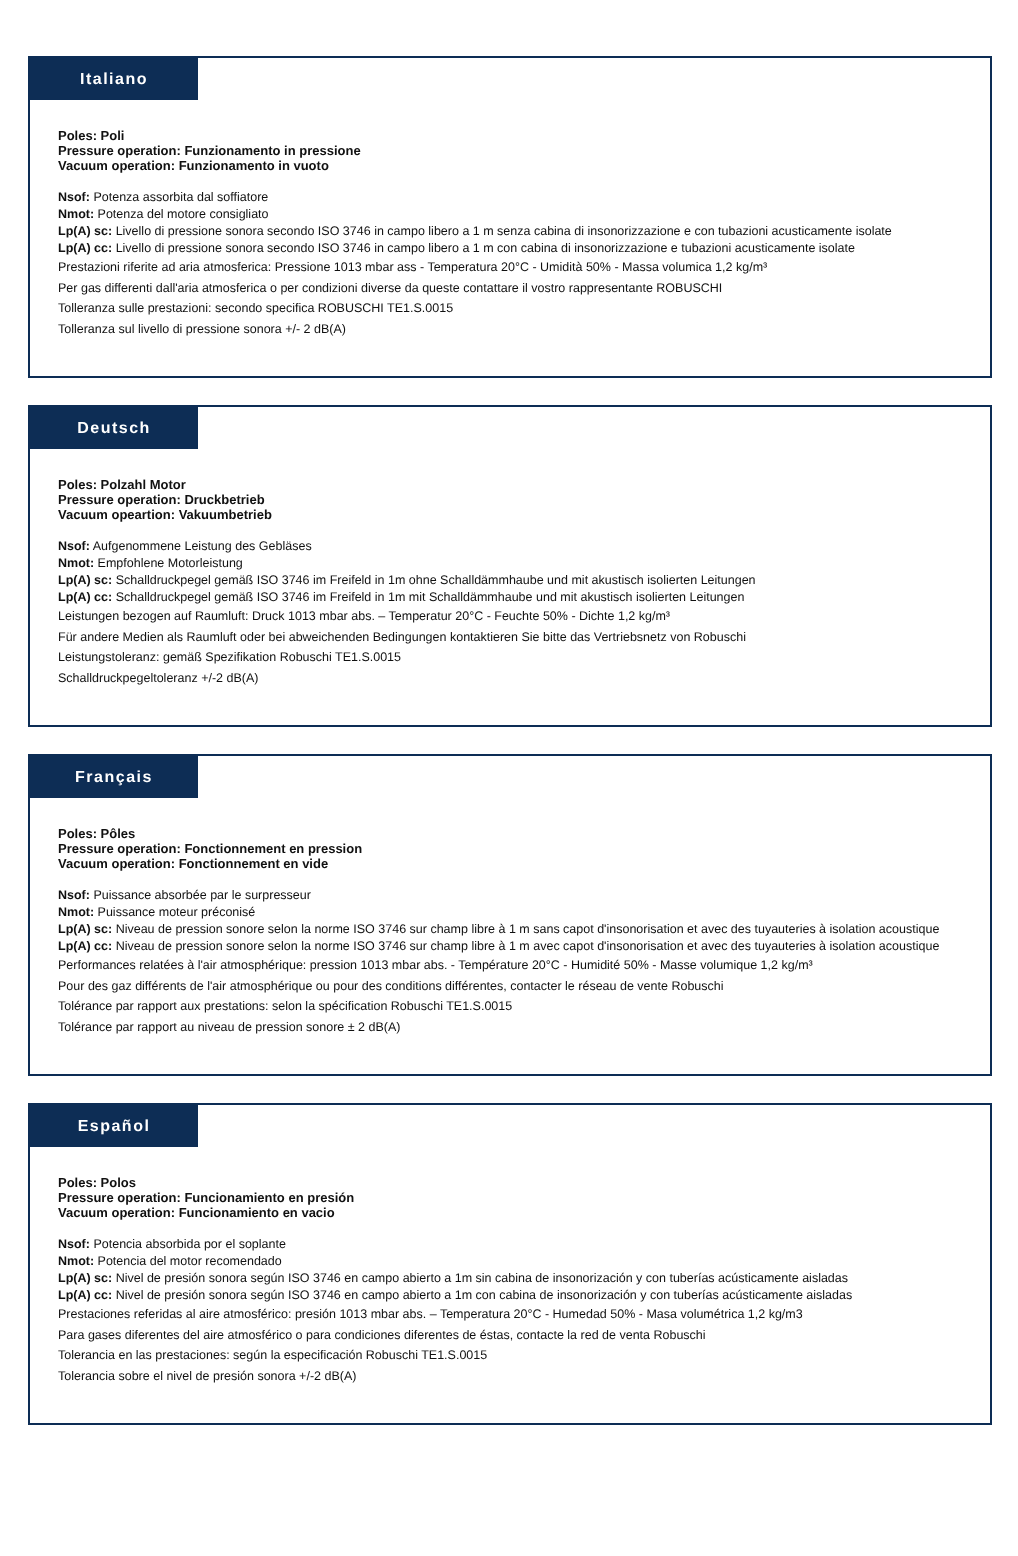Italiano
Poles: Poli
Pressure operation: Funzionamento in pressione
Vacuum operation: Funzionamento in vuoto
Nsof: Potenza assorbita dal soffiatore
Nmot: Potenza del motore consigliato
Lp(A) sc: Livello di pressione sonora secondo ISO 3746 in campo libero a 1 m senza cabina di insonorizzazione e con tubazioni acusticamente isolate
Lp(A) cc: Livello di pressione sonora secondo ISO 3746 in campo libero a 1 m con cabina di insonorizzazione e tubazioni acusticamente isolate
Prestazioni riferite ad aria atmosferica: Pressione 1013 mbar ass - Temperatura 20°C - Umidità 50% - Massa volumica 1,2 kg/m³
Per gas differenti dall'aria atmosferica o per condizioni diverse da queste contattare il vostro rappresentante ROBUSCHI
Tolleranza sulle prestazioni: secondo specifica ROBUSCHI TE1.S.0015
Tolleranza sul livello di pressione sonora +/- 2 dB(A)
Deutsch
Poles: Polzahl Motor
Pressure operation: Druckbetrieb
Vacuum opeartion: Vakuumbetrieb
Nsof: Aufgenommene Leistung des Gebläses
Nmot: Empfohlene Motorleistung
Lp(A) sc: Schalldruckpegel gemäß ISO 3746 im Freifeld in 1m ohne Schalldämmhaube und mit akustisch isolierten Leitungen
Lp(A) cc: Schalldruckpegel gemäß ISO 3746 im Freifeld in 1m mit Schalldämmhaube und mit akustisch isolierten Leitungen
Leistungen bezogen auf Raumluft: Druck 1013 mbar abs. – Temperatur 20°C - Feuchte 50% - Dichte 1,2 kg/m³
Für andere Medien als Raumluft oder bei abweichenden Bedingungen kontaktieren Sie bitte das Vertriebsnetz von Robuschi
Leistungstoleranz: gemäß Spezifikation Robuschi TE1.S.0015
Schalldruckpegeltoleranz +/-2 dB(A)
Français
Poles: Pôles
Pressure operation: Fonctionnement en pression
Vacuum operation: Fonctionnement en vide
Nsof: Puissance absorbée par le surpresseur
Nmot: Puissance moteur préconisé
Lp(A) sc: Niveau de pression sonore selon la norme ISO 3746 sur champ libre à 1 m sans capot d'insonorisation et avec des tuyauteries à isolation acoustique
Lp(A) cc: Niveau de pression sonore selon la norme ISO 3746 sur champ libre à 1 m avec capot d'insonorisation et avec des tuyauteries à isolation acoustique
Performances relatées à l'air atmosphérique: pression 1013 mbar abs. - Température 20°C - Humidité 50% - Masse volumique 1,2 kg/m³
Pour des gaz différents de l'air atmosphérique ou pour des conditions différentes, contacter le réseau de vente Robuschi
Tolérance par rapport aux prestations: selon la spécification Robuschi TE1.S.0015
Tolérance par rapport au niveau de pression sonore ± 2 dB(A)
Español
Poles: Polos
Pressure operation: Funcionamiento en presión
Vacuum operation: Funcionamiento en vacio
Nsof: Potencia absorbida por el soplante
Nmot: Potencia del motor recomendado
Lp(A) sc: Nivel de presión sonora según ISO 3746 en campo abierto a 1m sin cabina de insonorización y con tuberías acústicamente aisladas
Lp(A) cc: Nivel de presión sonora según ISO 3746 en campo abierto a 1m con cabina de insonorización y con tuberías acústicamente aisladas
Prestaciones referidas al aire atmosférico: presión 1013 mbar abs. – Temperatura 20°C - Humedad 50% - Masa volumétrica 1,2 kg/m3
Para gases diferentes del aire atmosférico o para condiciones diferentes de éstas, contacte la red de venta Robuschi
Tolerancia en las prestaciones: según la especificación Robuschi TE1.S.0015
Tolerancia sobre el nivel de presión sonora +/-2 dB(A)